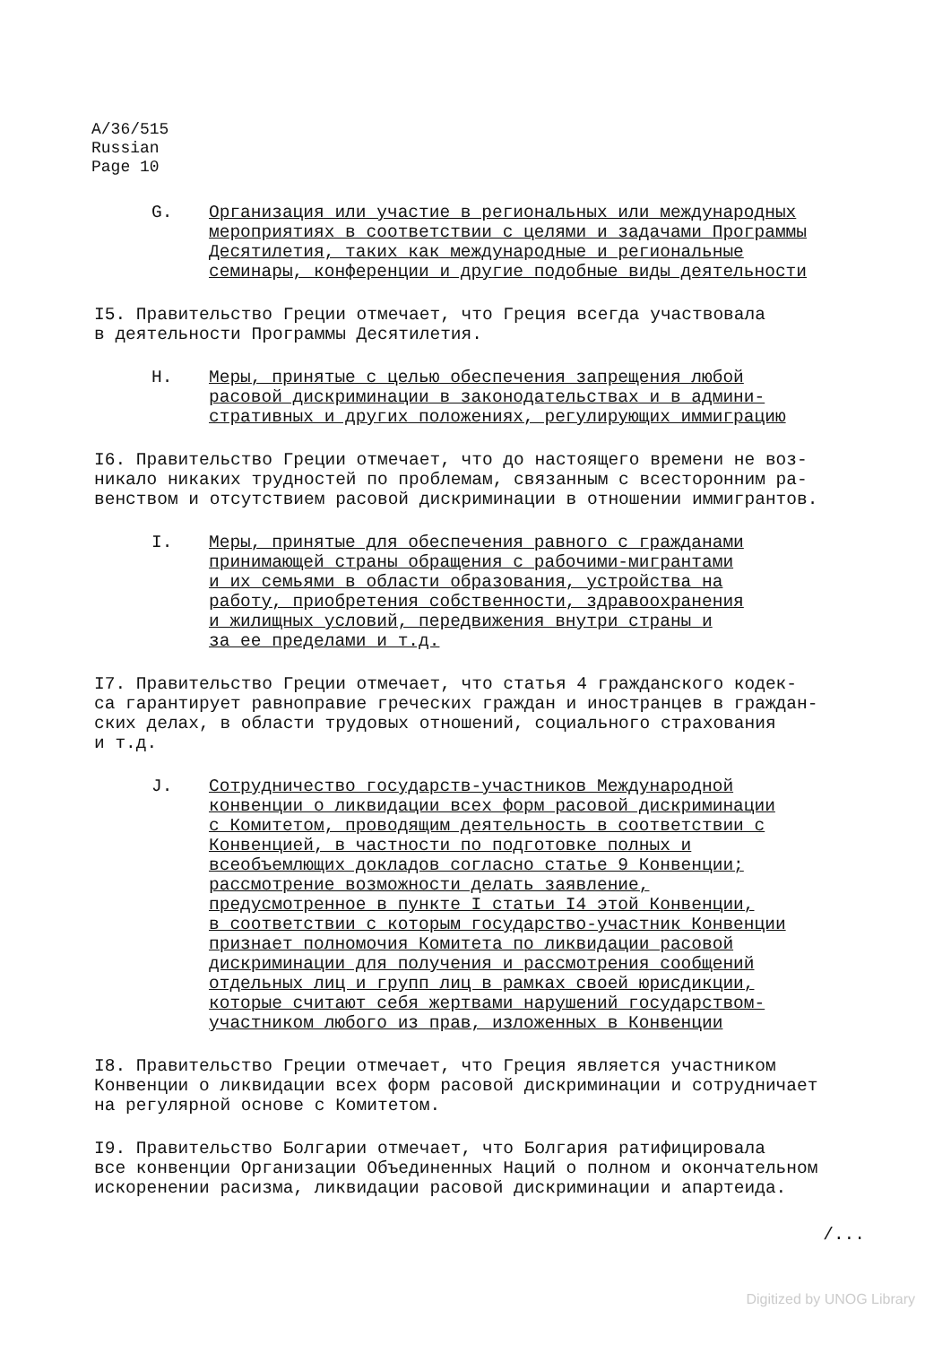A/36/515
Russian
Page 10
G. Организация или участие в региональных или международных мероприятиях в соответствии с целями и задачами Программы Десятилетия, таких как международные и региональные семинары, конференции и другие подобные виды деятельности
I5. Правительство Греции отмечает, что Греция всегда участвовала в деятельности Программы Десятилетия.
H. Меры, принятые с целью обеспечения запрещения любой расовой дискриминации в законодательствах и в админи- стративных и других положениях, регулирующих иммиграцию
I6. Правительство Греции отмечает, что до настоящего времени не воз- никало никаких трудностей по проблемам, связанным с всесторонним ра- венством и отсутствием расовой дискриминации в отношении иммигрантов.
I. Меры, принятые для обеспечения равного с гражданами принимающей страны обращения с рабочими-мигрантами и их семьями в области образования, устройства на работу, приобретения собственности, здравоохранения и жилищных условий, передвижения внутри страны и за ее пределами и т.д.
I7. Правительство Греции отмечает, что статья 4 гражданского кодек- са гарантирует равноправие греческих граждан и иностранцев в граждан- ских делах, в области трудовых отношений, социального страхования и т.д.
J. Сотрудничество государств-участников Международной конвенции о ликвидации всех форм расовой дискриминации с Комитетом, проводящим деятельность в соответствии с Конвенцией, в частности по подготовке полных и всеобъемлющих докладов согласно статье 9 Конвенции; рассмотрение возможности делать заявление, предусмотренное в пункте I статьи I4 этой Конвенции, в соответствии с которым государство-участник Конвенции признает полномочия Комитета по ликвидации расовой дискриминации для получения и рассмотрения сообщений отдельных лиц и групп лиц в рамках своей юрисдикции, которые считают себя жертвами нарушений государством- участником любого из прав, изложенных в Конвенции
I8. Правительство Греции отмечает, что Греция является участником Конвенции о ликвидации всех форм расовой дискриминации и сотрудничает на регулярной основе с Комитетом.
I9. Правительство Болгарии отмечает, что Болгария ратифицировала все конвенции Организации Объединенных Наций о полном и окончательном искоренении расизма, ликвидации расовой дискриминации и апартеида.
/...
Digitized by UNOG Library